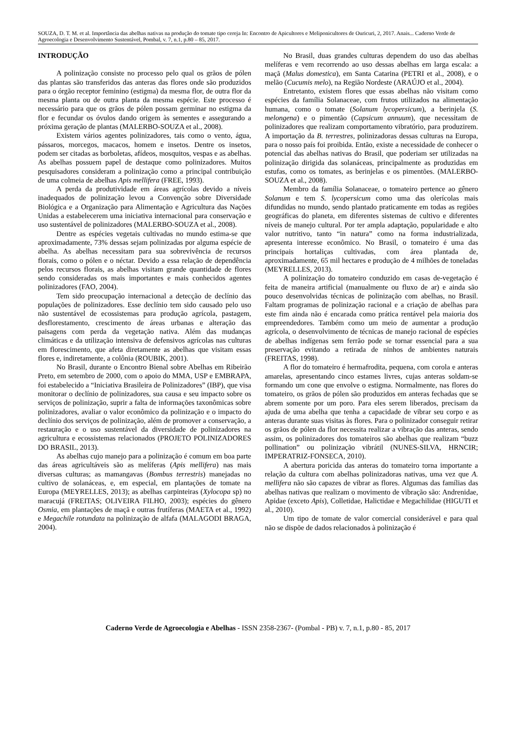SOUZA, D. T. M. et al. Importância das abelhas nativas na produção do tomate tipo cereja In: Encontro de Apicultores e Meliponicultores de Ouricuri, 2, 2017. Anais... Caderno Verde de Agroecologia e Desenvolvimento Sustentável, Pombal, v. 7, n.1, p.80 – 85, 2017.
INTRODUÇÃO
A polinização consiste no processo pelo qual os grãos de pólen das plantas são transferidos das anteras das flores onde são produzidos para o órgão receptor feminino (estigma) da mesma flor, de outra flor da mesma planta ou de outra planta da mesma espécie. Este processo é necessário para que os grãos de pólen possam germinar no estigma da flor e fecundar os óvulos dando origem às sementes e assegurando a próxima geração de plantas (MALERBO-SOUZA et al., 2008).
Existem vários agentes polinizadores, tais como o vento, água, pássaros, morcegos, macacos, homem e insetos. Dentre os insetos, podem ser citadas as borboletas, afídeos, mosquitos, vespas e as abelhas. As abelhas possuem papel de destaque como polinizadores. Muitos pesquisadores consideram a polinização como a principal contribuição de uma colmeia de abelhas Apis mellifera (FREE, 1993).
A perda da produtividade em áreas agrícolas devido a níveis inadequados de polinização levou a Convenção sobre Diversidade Biológica e a Organização para Alimentação e Agricultura das Nações Unidas a estabelecerem uma iniciativa internacional para conservação e uso sustentável de polinizadores (MALERBO-SOUZA et al., 2008).
Dentre as espécies vegetais cultivadas no mundo estima-se que aproximadamente, 73% dessas sejam polinizadas por alguma espécie de abelha. As abelhas necessitam para sua sobrevivência de recursos florais, como o pólen e o néctar. Devido a essa relação de dependência pelos recursos florais, as abelhas visitam grande quantidade de flores sendo consideradas os mais importantes e mais conhecidos agentes polinizadores (FAO, 2004).
Tem sido preocupação internacional a detecção de declínio das populações de polinizadores. Esse declínio tem sido causado pelo uso não sustentável de ecossistemas para produção agrícola, pastagem, desflorestamento, crescimento de áreas urbanas e alteração das paisagens com perda da vegetação nativa. Além das mudanças climáticas e da utilização intensiva de defensivos agrícolas nas culturas em florescimento, que afeta diretamente as abelhas que visitam essas flores e, indiretamente, a colônia (ROUBIK, 2001).
No Brasil, durante o Encontro Bienal sobre Abelhas em Ribeirão Preto, em setembro de 2000, com o apoio do MMA, USP e EMBRAPA, foi estabelecido a “Iniciativa Brasileira de Polinizadores” (IBP), que visa monitorar o declínio de polinizadores, sua causa e seu impacto sobre os serviços de polinização, suprir a falta de informações taxonômicas sobre polinizadores, avaliar o valor econômico da polinização e o impacto do declínio dos serviços de polinização, além de promover a conservação, a restauração e o uso sustentável da diversidade de polinizadores na agricultura e ecossistemas relacionados (PROJETO POLINIZADORES DO BRASIL, 2013).
As abelhas cujo manejo para a polinização é comum em boa parte das áreas agricultáveis são as melíferas (Apis mellifera) nas mais diversas culturas; as mamangavas (Bombus terrestris) manejadas no cultivo de solanáceas, e, em especial, em plantações de tomate na Europa (MEYRELLES, 2013); as abelhas carpinteiras (Xylocopa sp) no maracujá (FREITAS; OLIVEIRA FILHO, 2003); espécies do gênero Osmia, em plantações de maçã e outras frutíferas (MAETA et al., 1992) e Megachile rotundata na polinização de alfafa (MALAGODI BRAGA, 2004).
No Brasil, duas grandes culturas dependem do uso das abelhas melíferas e vem recorrendo ao uso dessas abelhas em larga escala: a maçã (Malus domestica), em Santa Catarina (PETRI et al., 2008), e o melão (Cucumis melo), na Região Nordeste (ARAÚJO et al., 2004).
Entretanto, existem flores que essas abelhas não visitam como espécies da família Solanaceae, com frutos utilizados na alimentação humana, como o tomate (Solanum lycopersicum), a berinjela (S. melongena) e o pimentão (Capsicum annuum), que necessitam de polinizadores que realizam comportamento vibratório, para produzirem. A importação da B. terrestres, polinizadoras dessas culturas na Europa, para o nosso país foi proibida. Então, existe a necessidade de conhecer o potencial das abelhas nativas do Brasil, que poderiam ser utilizadas na polinização dirigida das solanáceas, principalmente as produzidas em estufas, como os tomates, as berinjelas e os pimentões. (MALERBO-SOUZA et al., 2008).
Membro da família Solanaceae, o tomateiro pertence ao gênero Solanum e tem S. lycopersicum como uma das olerícolas mais difundidas no mundo, sendo plantado praticamente em todas as regiões geográficas do planeta, em diferentes sistemas de cultivo e diferentes níveis de manejo cultural. Por ter ampla adaptação, popularidade e alto valor nutritivo, tanto “in natura” como na forma industrializada, apresenta interesse econômico. No Brasil, o tomateiro é uma das principais hortaliças cultivadas, com área plantada de, aproximadamente, 65 mil hectares e produção de 4 milhões de toneladas (MEYRELLES, 2013).
A polinização do tomateiro conduzido em casas de-vegetação é feita de maneira artificial (manualmente ou fluxo de ar) e ainda são pouco desenvolvidas técnicas de polinização com abelhas, no Brasil. Faltam programas de polinização racional e a criação de abelhas para este fim ainda não é encarada como prática rentável pela maioria dos empreendedores. Também como um meio de aumentar a produção agrícola, o desenvolvimento de técnicas de manejo racional de espécies de abelhas indígenas sem ferrão pode se tornar essencial para a sua preservação evitando a retirada de ninhos de ambientes naturais (FREITAS, 1998).
A flor do tomateiro é hermafrodita, pequena, com corola e anteras amarelas, apresentando cinco estames livres, cujas anteras soldam-se formando um cone que envolve o estigma. Normalmente, nas flores do tomateiro, os grãos de pólen são produzidos em anteras fechadas que se abrem somente por um poro. Para eles serem liberados, precisam da ajuda de uma abelha que tenha a capacidade de vibrar seu corpo e as anteras durante suas visitas às flores. Para o polinizador conseguir retirar os grãos de pólen da flor necessita realizar a vibração das anteras, sendo assim, os polinizadores dos tomateiros são abelhas que realizam “buzz pollination” ou polinização vibrátil (NUNES-SILVA, HRNCIR; IMPERATRIZ-FONSECA, 2010).
A abertura poricida das anteras do tomateiro torna importante a relação da cultura com abelhas polinizadoras nativas, uma vez que A. mellifera não são capazes de vibrar as flores. Algumas das famílias das abelhas nativas que realizam o movimento de vibração são: Andrenidae, Apidae (exceto Apis), Colletidae, Halictidae e Megachilidae (HIGUTI et al., 2010).
Um tipo de tomate de valor comercial considerável e para qual não se dispõe de dados relacionados à polinização é
Caderno Verde de Agroecologia e Abelhas - ISSN 2358-2367- (Pombal - PB) v. 7, n.1, p.80 - 85, 2017